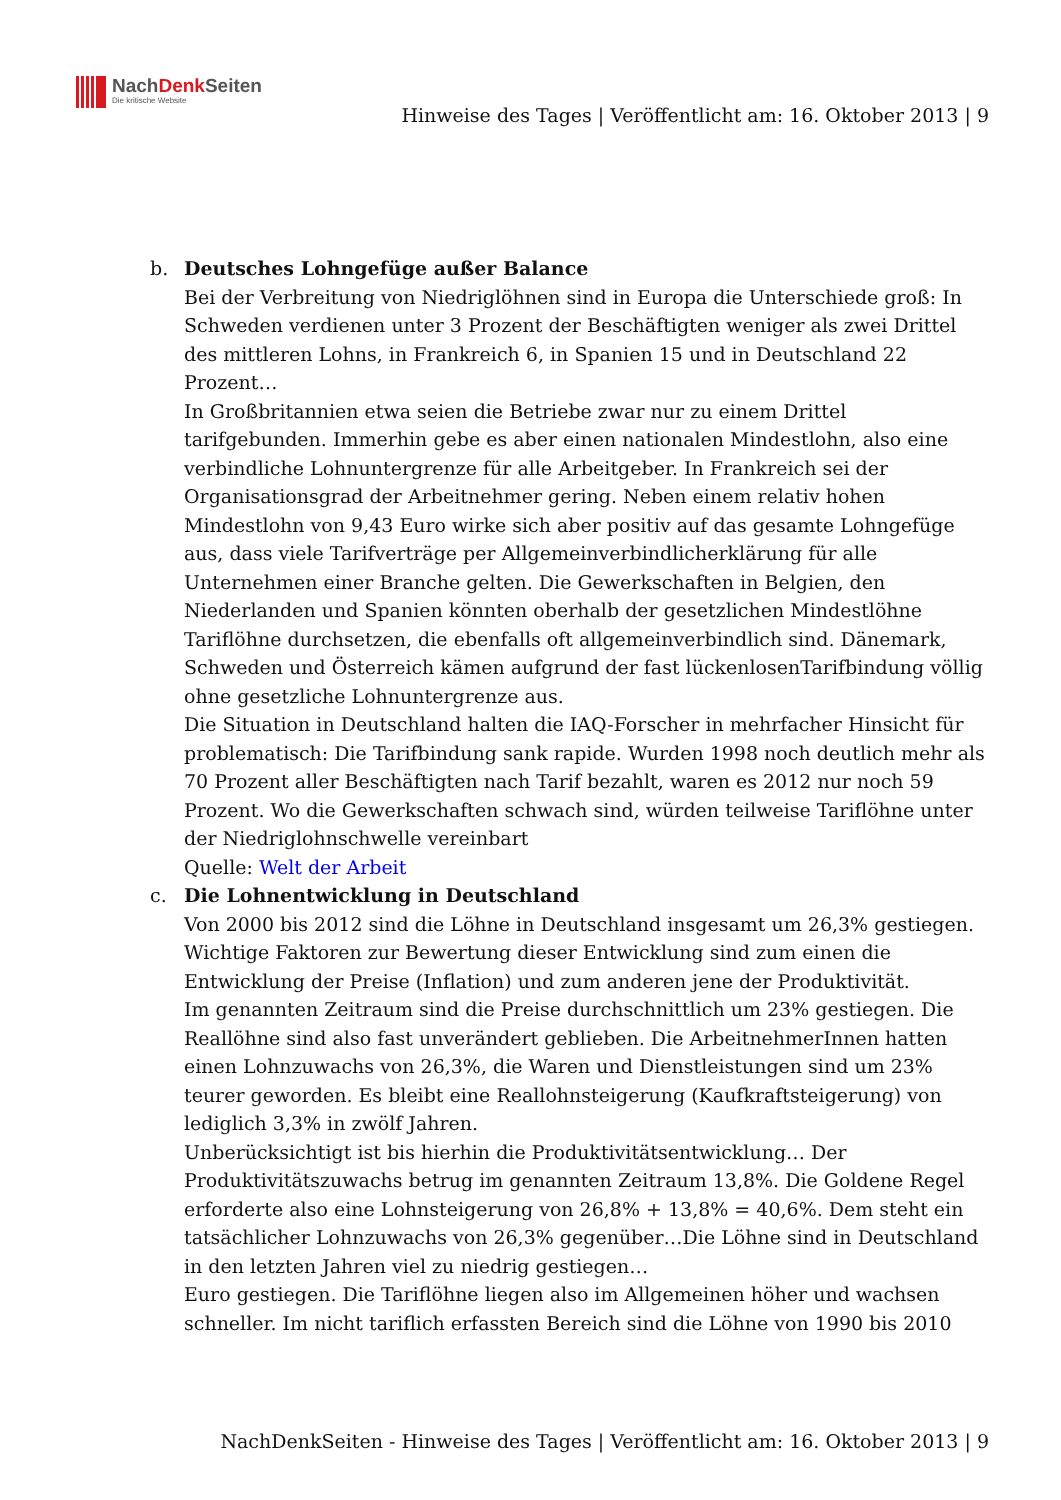NachDenk Seiten
Die kritische Website
Hinweise des Tages | Veröffentlicht am: 16. Oktober 2013 | 9
b. Deutsches Lohngefüge außer Balance
Bei der Verbreitung von Niedriglöhnen sind in Europa die Unterschiede groß: In Schweden verdienen unter 3 Prozent der Beschäftigten weniger als zwei Drittel des mittleren Lohns, in Frankreich 6, in Spanien 15 und in Deutschland 22 Prozent…
In Großbritannien etwa seien die Betriebe zwar nur zu einem Drittel tarifgebunden. Immerhin gebe es aber einen nationalen Mindestlohn, also eine verbindliche Lohnuntergrenze für alle Arbeitgeber. In Frankreich sei der Organisationsgrad der Arbeitnehmer gering. Neben einem relativ hohen Mindestlohn von 9,43 Euro wirke sich aber positiv auf das gesamte Lohngefüge aus, dass viele Tarifverträge per Allgemeinverbindlicherklärung für alle Unternehmen einer Branche gelten. Die Gewerkschaften in Belgien, den Niederlanden und Spanien könnten oberhalb der gesetzlichen Mindestlöhne Tariflöhne durchsetzen, die ebenfalls oft allgemeinverbindlich sind. Dänemark, Schweden und Österreich kämen aufgrund der fast lückenlosenTarifbindung völlig ohne gesetzliche Lohnuntergrenze aus.
Die Situation in Deutschland halten die IAQ-Forscher in mehrfacher Hinsicht für problematisch: Die Tarifbindung sank rapide. Wurden 1998 noch deutlich mehr als 70 Prozent aller Beschäftigten nach Tarif bezahlt, waren es 2012 nur noch 59 Prozent. Wo die Gewerkschaften schwach sind, würden teilweise Tariflöhne unter der Niedriglohnschwelle vereinbart
Quelle: Welt der Arbeit
c. Die Lohnentwicklung in Deutschland
Von 2000 bis 2012 sind die Löhne in Deutschland insgesamt um 26,3% gestiegen. Wichtige Faktoren zur Bewertung dieser Entwicklung sind zum einen die Entwicklung der Preise (Inflation) und zum anderen jene der Produktivität.
Im genannten Zeitraum sind die Preise durchschnittlich um 23% gestiegen. Die Reallöhne sind also fast unverändert geblieben. Die ArbeitnehmerInnen hatten einen Lohnzuwachs von 26,3%, die Waren und Dienstleistungen sind um 23% teurer geworden. Es bleibt eine Reallohnsteigerung (Kaufkraftsteigerung) von lediglich 3,3% in zwölf Jahren.
Unberücksichtigt ist bis hierhin die Produktivitätsentwicklung… Der Produktivitätszuwachs betrug im genannten Zeitraum 13,8%. Die Goldene Regel erforderte also eine Lohnsteigerung von 26,8% + 13,8% = 40,6%. Dem steht ein tatsächlicher Lohnzuwachs von 26,3% gegenüber…Die Löhne sind in Deutschland in den letzten Jahren viel zu niedrig gestiegen…
Euro gestiegen. Die Tariflöhne liegen also im Allgemeinen höher und wachsen schneller. Im nicht tariflich erfassten Bereich sind die Löhne von 1990 bis 2010
NachDenkSeiten - Hinweise des Tages | Veröffentlicht am: 16. Oktober 2013 | 9